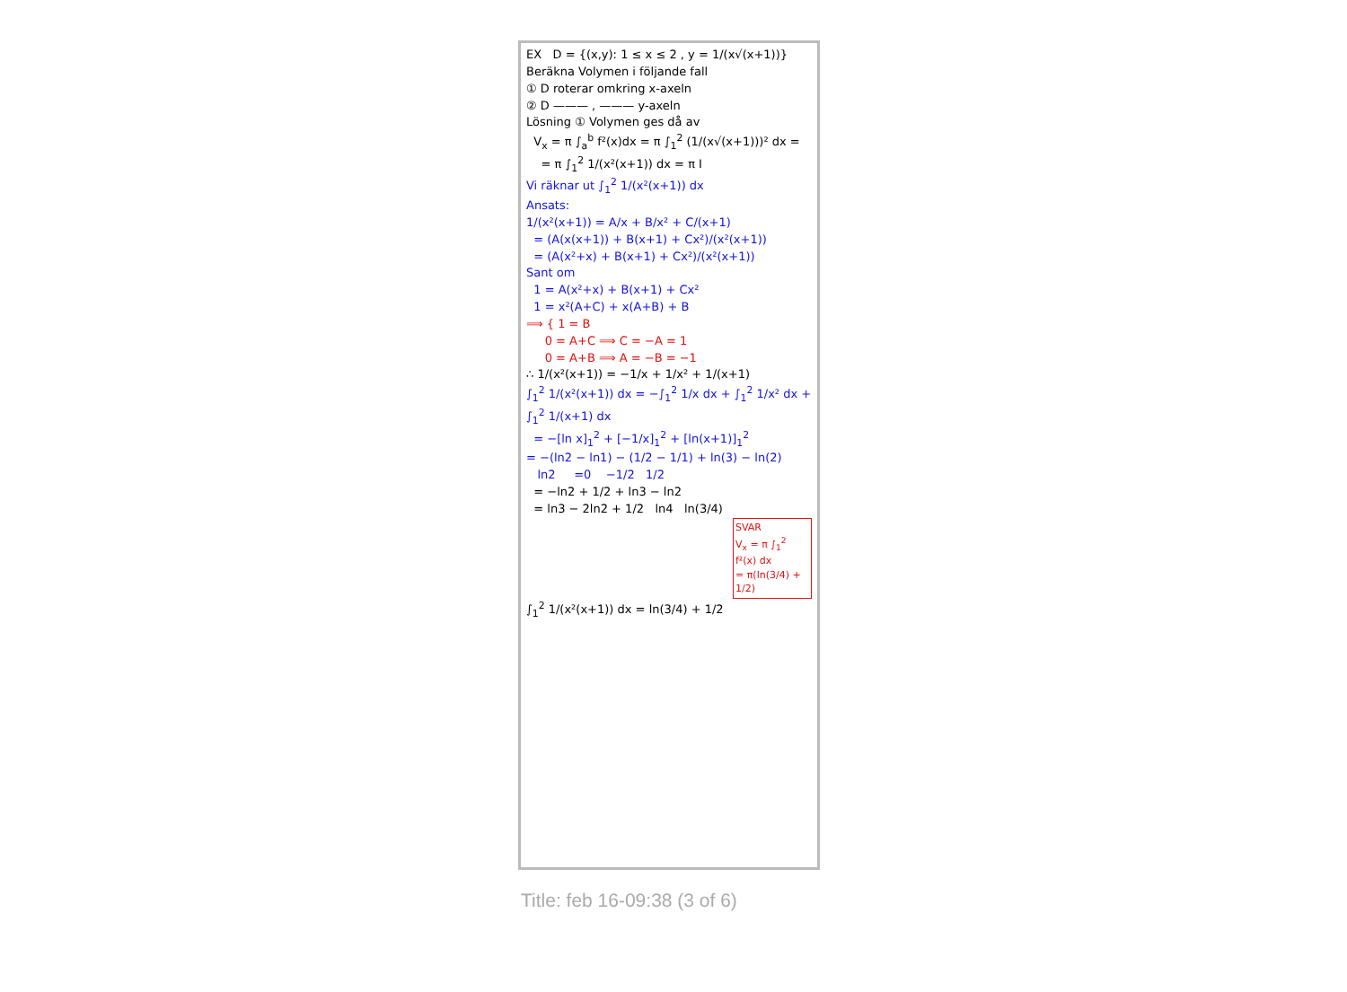EX D = {(x,y): 1 ≤ x ≤ 2 , y = 1/(x√(x+1))}
Beräkna Volymen i följande fall
① D roterar omkring x-axeln
② D ——— , ——— y-axeln
Lösning ① Volymen ges då av
V<sub>x</sub> = π ∫<sub>a</sub><sup>b</sup> f²(x)dx = π ∫<sub>1</sub><sup>2</sup> (1/(x√(x+1)))² dx =
= π ∫<sub>1</sub><sup>2</sup> 1/(x²(x+1)) dx = π I
Vi räknar ut ∫<sub>1</sub><sup>2</sup> 1/(x²(x+1)) dx
Ansats:
1/(x²(x+1)) = A/x + B/x² + C/(x+1)
= (A(x(x+1)) + B(x+1) + Cx²)/(x²(x+1))
= (A(x²+x) + B(x+1) + Cx²)/(x²(x+1))
Sant om
1 = A(x²+x) + B(x+1) + Cx²
1 = x²(A+C) + x(A+B) + B
⟹ { 1 = B
0 = A+C ⟹ C = −A = 1
0 = A+B ⟹ A = −B = −1
∴ 1/(x²(x+1)) = −1/x + 1/x² + 1/(x+1)
∫<sub>1</sub><sup>2</sup> 1/(x²(x+1)) dx = −∫<sub>1</sub><sup>2</sup> 1/x dx + ∫<sub>1</sub><sup>2</sup> 1/x² dx + ∫<sub>1</sub><sup>2</sup> 1/(x+1) dx
= −[ln x]<sub>1</sub><sup>2</sup> + [−1/x]<sub>1</sub><sup>2</sup> + [ln(x+1)]<sub>1</sub><sup>2</sup>
= −(ln2 − ln1) − (1/2 − 1/1) + ln(3) − ln(2)
ln2 =0 −1/2 1/2
= −ln2 + 1/2 + ln3 − ln2
= ln3 − 2ln2 + 1/2 ln4 ln(3/4)
SVAR
V<sub>x</sub> = π ∫<sub>1</sub><sup>2</sup> f²(x) dx
= π(ln(3/4) + 1/2)
∫<sub>1</sub><sup>2</sup> 1/(x²(x+1)) dx = ln(3/4) + 1/2
Title: feb 16-09:38 (3 of 6)